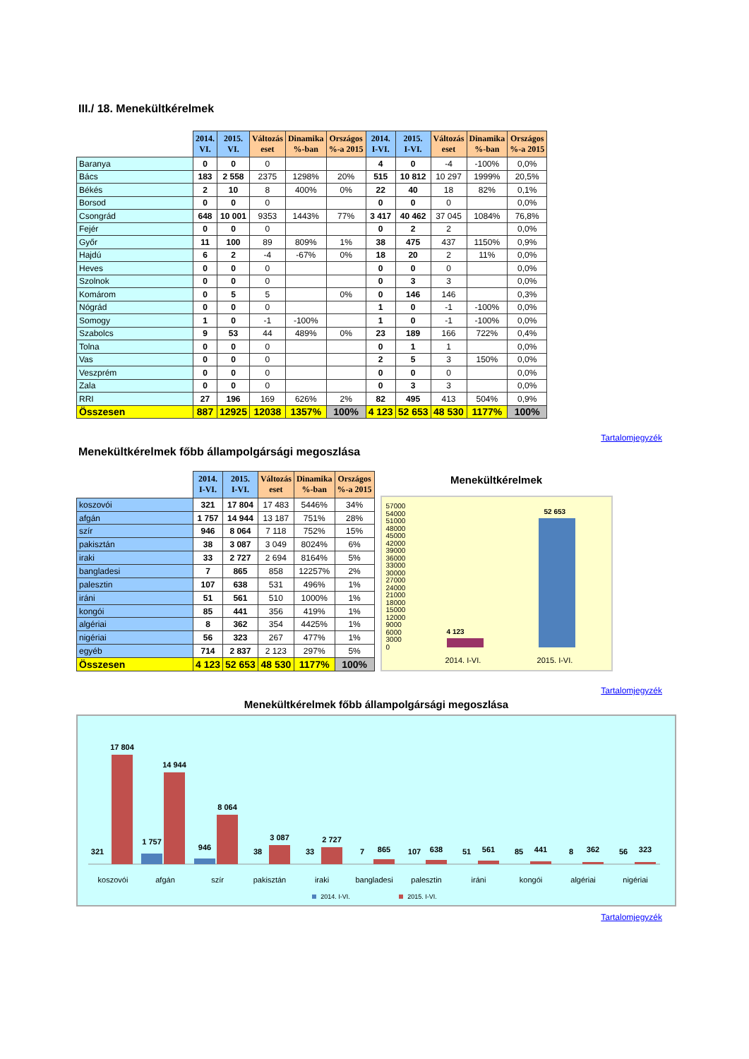III./ 18. Menekültkérelmek
| | 2014. VI. | 2015. VI. | Változás eset | Dinamika %-ban | Országos %-a 2015 | 2014. I-VI. | 2015. I-VI. | Változás eset | Dinamika %-ban | Országos %-a 2015 |
| Baranya | 0 | 0 | 0 | | | 4 | 0 | -4 | -100% | 0,0% |
| Bács | 183 | 2 558 | 2375 | 1298% | 20% | 515 | 10 812 | 10 297 | 1999% | 20,5% |
| Békés | 2 | 10 | 8 | 400% | 0% | 22 | 40 | 18 | 82% | 0,1% |
| Borsod | 0 | 0 | 0 | | | 0 | 0 | 0 | | 0,0% |
| Csongrád | 648 | 10 001 | 9353 | 1443% | 77% | 3 417 | 40 462 | 37 045 | 1084% | 76,8% |
| Fejér | 0 | 0 | 0 | | | 0 | 2 | 2 | | 0,0% |
| Győr | 11 | 100 | 89 | 809% | 1% | 38 | 475 | 437 | 1150% | 0,9% |
| Hajdú | 6 | 2 | -4 | -67% | 0% | 18 | 20 | 2 | 11% | 0,0% |
| Heves | 0 | 0 | 0 | | | 0 | 0 | 0 | | 0,0% |
| Szolnok | 0 | 0 | 0 | | | 0 | 3 | 3 | | 0,0% |
| Komárom | 0 | 5 | 5 | | 0% | 0 | 146 | 146 | | 0,3% |
| Nógrád | 0 | 0 | 0 | | | 1 | 0 | -1 | -100% | 0,0% |
| Somogy | 1 | 0 | -1 | -100% | | 1 | 0 | -1 | -100% | 0,0% |
| Szabolcs | 9 | 53 | 44 | 489% | 0% | 23 | 189 | 166 | 722% | 0,4% |
| Tolna | 0 | 0 | 0 | | | 0 | 1 | 1 | | 0,0% |
| Vas | 0 | 0 | 0 | | | 2 | 5 | 3 | 150% | 0,0% |
| Veszprém | 0 | 0 | 0 | | | 0 | 0 | 0 | | 0,0% |
| Zala | 0 | 0 | 0 | | | 0 | 3 | 3 | | 0,0% |
| RRI | 27 | 196 | 169 | 626% | 2% | 82 | 495 | 413 | 504% | 0,9% |
| Összesen | 887 | 12925 | 12038 | 1357% | 100% | 4 123 | 52 653 | 48 530 | 1177% | 100% |
Tartalomjegyzék
Menekültkérelmek főbb állampolgársági megoszlása
| | 2014. I-VI. | 2015. I-VI. | Változás eset | Dinamika %-ban | Országos %-a 2015 |
| koszovói | 321 | 17 804 | 17 483 | 5446% | 34% |
| afgán | 1 757 | 14 944 | 13 187 | 751% | 28% |
| szír | 946 | 8 064 | 7 118 | 752% | 15% |
| pakisztán | 38 | 3 087 | 3 049 | 8024% | 6% |
| iraki | 33 | 2 727 | 2 694 | 8164% | 5% |
| bangladesi | 7 | 865 | 858 | 12257% | 2% |
| palesztin | 107 | 638 | 531 | 496% | 1% |
| iráni | 51 | 561 | 510 | 1000% | 1% |
| kongói | 85 | 441 | 356 | 419% | 1% |
| algériai | 8 | 362 | 354 | 4425% | 1% |
| nigériai | 56 | 323 | 267 | 477% | 1% |
| egyéb | 714 | 2 837 | 2 123 | 297% | 5% |
| Összesen | 4 123 | 52 653 | 48 530 | 1177% | 100% |
Menekültkérelmek
57000
54000
51000
48000
45000
42000
39000
36000
33000
30000
27000
24000
21000
18000
15000
12000
9000
6000
3000
0
4 123
52 653
2014. I-VI. 2015. I-VI.
Tartalomjegyzék
Menekültkérelmek főbb állampolgársági megoszlása
321
17 804
koszovói
1 757
14 944
afgán
946
8 064
szír
38
3 087
pakisztán
33
2 727
iraki
7
865
bangladesi
107
638
palesztin
51
561
iráni
85
441
kongói
8
362
algériai
56
323
nigériai
2014. I-VI.
2015. I-VI.
Tartalomjegyzék